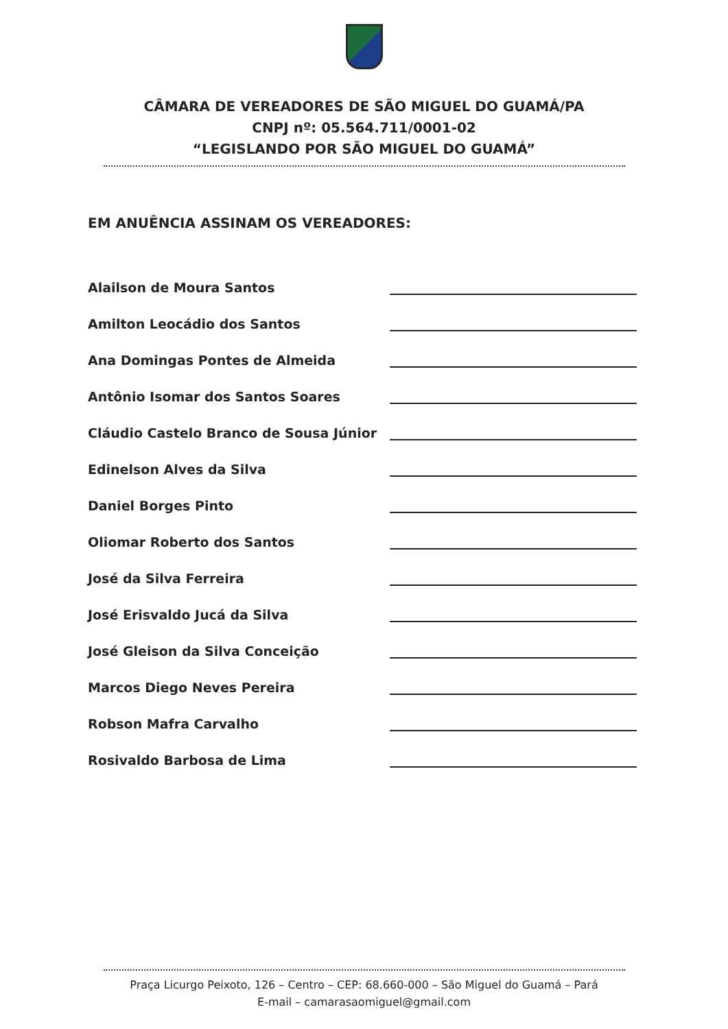CÂMARA DE VEREADORES DE SÃO MIGUEL DO GUAMÁ/PA
CNPJ nº: 05.564.711/0001-02
“LEGISLANDO POR SÃO MIGUEL DO GUAMÁ”
EM ANUÊNCIA ASSINAM OS VEREADORES:
Alailson de Moura Santos
Amilton Leocádio dos Santos
Ana Domingas Pontes de Almeida
Antônio Isomar dos Santos Soares
Cláudio Castelo Branco de Sousa Júnior
Edinelson Alves da Silva
Daniel Borges Pinto
Oliomar Roberto dos Santos
José da Silva Ferreira
José Erisvaldo Jucá da Silva
José Gleison da Silva Conceição
Marcos Diego Neves Pereira
Robson Mafra Carvalho
Rosivaldo Barbosa de Lima
Praça Licurgo Peixoto, 126 – Centro – CEP: 68.660-000 – São Miguel do Guamá – Pará
E-mail – camarasaomiguel@gmail.com